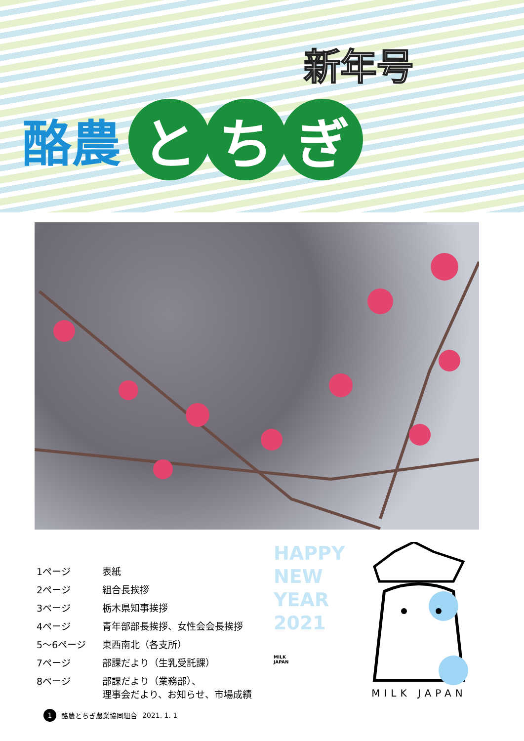新年号
酪農 と ち ぎ
| 1ページ | 表紙 |
| 2ページ | 組合長挨拶 |
| 3ページ | 栃木県知事挨拶 |
| 4ページ | 青年部部長挨拶、女性会会長挨拶 |
| 5～6ページ | 東西南北（各支所） |
| 7ページ | 部課だより（生乳受託課） |
| 8ページ | 部課だより（業務部）、 理事会だより、お知らせ、市場成績 |
HAPPY
NEW
YEAR
2021
MILK
JAPAN
MILK JAPAN
1 酪農とちぎ農業協同組合 2021. 1. 1